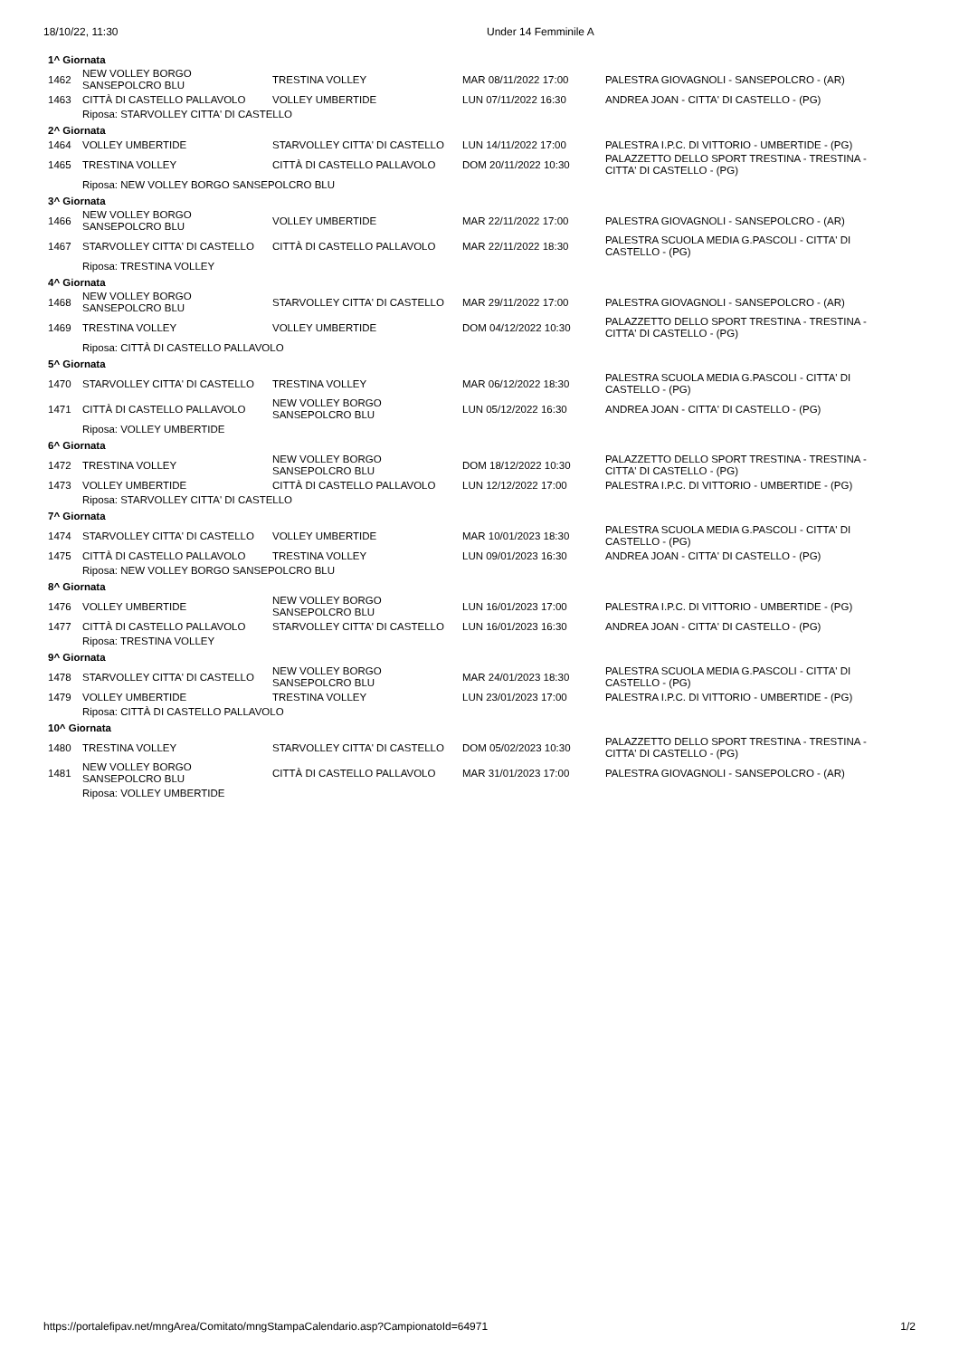18/10/22, 11:30 Under 14 Femminile A
| 1^ Giornata | | | | |
| 1462 | NEW VOLLEY BORGO SANSEPOLCRO BLU | TRESTINA VOLLEY | MAR 08/11/2022 17:00 | PALESTRA GIOVAGNOLI - SANSEPOLCRO - (AR) |
| 1463 | CITTÀ DI CASTELLO PALLAVOLO | VOLLEY UMBERTIDE | LUN 07/11/2022 16:30 | ANDREA JOAN - CITTA' DI CASTELLO - (PG) |
| | Riposa: STARVOLLEY CITTA' DI CASTELLO | | | |
| 2^ Giornata | | | | |
| 1464 | VOLLEY UMBERTIDE | STARVOLLEY CITTA' DI CASTELLO | LUN 14/11/2022 17:00 | PALESTRA I.P.C. DI VITTORIO - UMBERTIDE - (PG) |
| 1465 | TRESTINA VOLLEY | CITTÀ DI CASTELLO PALLAVOLO | DOM 20/11/2022 10:30 | PALAZZETTO DELLO SPORT TRESTINA - TRESTINA - CITTA' DI CASTELLO - (PG) |
| | Riposa: NEW VOLLEY BORGO SANSEPOLCRO BLU | | | |
| 3^ Giornata | | | | |
| 1466 | NEW VOLLEY BORGO SANSEPOLCRO BLU | VOLLEY UMBERTIDE | MAR 22/11/2022 17:00 | PALESTRA GIOVAGNOLI - SANSEPOLCRO - (AR) |
| 1467 | STARVOLLEY CITTA' DI CASTELLO | CITTÀ DI CASTELLO PALLAVOLO | MAR 22/11/2022 18:30 | PALESTRA SCUOLA MEDIA G.PASCOLI - CITTA' DI CASTELLO - (PG) |
| | Riposa: TRESTINA VOLLEY | | | |
| 4^ Giornata | | | | |
| 1468 | NEW VOLLEY BORGO SANSEPOLCRO BLU | STARVOLLEY CITTA' DI CASTELLO | MAR 29/11/2022 17:00 | PALESTRA GIOVAGNOLI - SANSEPOLCRO - (AR) |
| 1469 | TRESTINA VOLLEY | VOLLEY UMBERTIDE | DOM 04/12/2022 10:30 | PALAZZETTO DELLO SPORT TRESTINA - TRESTINA - CITTA' DI CASTELLO - (PG) |
| | Riposa: CITTÀ DI CASTELLO PALLAVOLO | | | |
| 5^ Giornata | | | | |
| 1470 | STARVOLLEY CITTA' DI CASTELLO | TRESTINA VOLLEY | MAR 06/12/2022 18:30 | PALESTRA SCUOLA MEDIA G.PASCOLI - CITTA' DI CASTELLO - (PG) |
| 1471 | CITTÀ DI CASTELLO PALLAVOLO | NEW VOLLEY BORGO SANSEPOLCRO BLU | LUN 05/12/2022 16:30 | ANDREA JOAN - CITTA' DI CASTELLO - (PG) |
| | Riposa: VOLLEY UMBERTIDE | | | |
| 6^ Giornata | | | | |
| 1472 | TRESTINA VOLLEY | NEW VOLLEY BORGO SANSEPOLCRO BLU | DOM 18/12/2022 10:30 | PALAZZETTO DELLO SPORT TRESTINA - TRESTINA - CITTA' DI CASTELLO - (PG) |
| 1473 | VOLLEY UMBERTIDE | CITTÀ DI CASTELLO PALLAVOLO | LUN 12/12/2022 17:00 | PALESTRA I.P.C. DI VITTORIO - UMBERTIDE - (PG) |
| | Riposa: STARVOLLEY CITTA' DI CASTELLO | | | |
| 7^ Giornata | | | | |
| 1474 | STARVOLLEY CITTA' DI CASTELLO | VOLLEY UMBERTIDE | MAR 10/01/2023 18:30 | PALESTRA SCUOLA MEDIA G.PASCOLI - CITTA' DI CASTELLO - (PG) |
| 1475 | CITTÀ DI CASTELLO PALLAVOLO | TRESTINA VOLLEY | LUN 09/01/2023 16:30 | ANDREA JOAN - CITTA' DI CASTELLO - (PG) |
| | Riposa: NEW VOLLEY BORGO SANSEPOLCRO BLU | | | |
| 8^ Giornata | | | | |
| 1476 | VOLLEY UMBERTIDE | NEW VOLLEY BORGO SANSEPOLCRO BLU | LUN 16/01/2023 17:00 | PALESTRA I.P.C. DI VITTORIO - UMBERTIDE - (PG) |
| 1477 | CITTÀ DI CASTELLO PALLAVOLO | STARVOLLEY CITTA' DI CASTELLO | LUN 16/01/2023 16:30 | ANDREA JOAN - CITTA' DI CASTELLO - (PG) |
| | Riposa: TRESTINA VOLLEY | | | |
| 9^ Giornata | | | | |
| 1478 | STARVOLLEY CITTA' DI CASTELLO | NEW VOLLEY BORGO SANSEPOLCRO BLU | MAR 24/01/2023 18:30 | PALESTRA SCUOLA MEDIA G.PASCOLI - CITTA' DI CASTELLO - (PG) |
| 1479 | VOLLEY UMBERTIDE | TRESTINA VOLLEY | LUN 23/01/2023 17:00 | PALESTRA I.P.C. DI VITTORIO - UMBERTIDE - (PG) |
| | Riposa: CITTÀ DI CASTELLO PALLAVOLO | | | |
| 10^ Giornata | | | | |
| 1480 | TRESTINA VOLLEY | STARVOLLEY CITTA' DI CASTELLO | DOM 05/02/2023 10:30 | PALAZZETTO DELLO SPORT TRESTINA - TRESTINA - CITTA' DI CASTELLO - (PG) |
| 1481 | NEW VOLLEY BORGO SANSEPOLCRO BLU | CITTÀ DI CASTELLO PALLAVOLO | MAR 31/01/2023 17:00 | PALESTRA GIOVAGNOLI - SANSEPOLCRO - (AR) |
| | Riposa: VOLLEY UMBERTIDE | | | |
https://portalefipav.net/mngArea/Comitato/mngStampaCalendario.asp?CampionatoId=64971 1/2